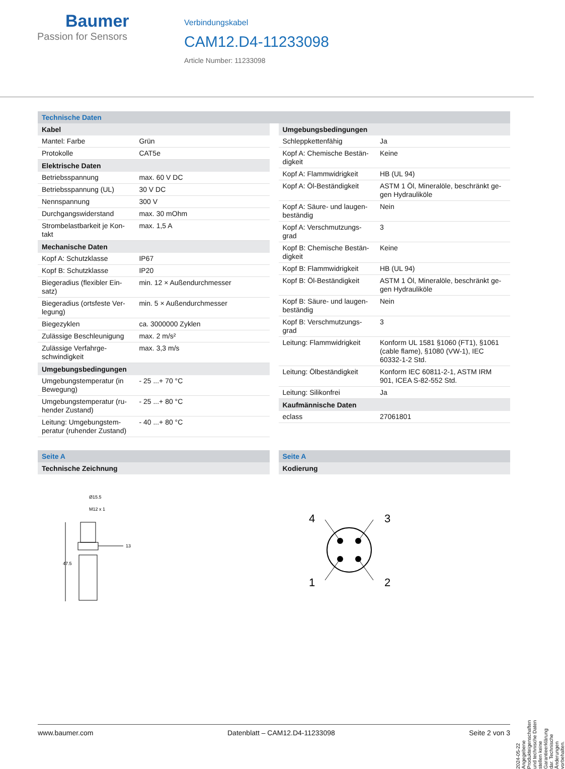Baumer
Passion for Sensors
Verbindungskabel
CAM12.D4-11233098
Article Number: 11233098
Technische Daten
| Kabel | |
| --- | --- |
| Mantel: Farbe | Grün |
| Protokolle | CAT5e |
| Elektrische Daten | |
| Betriebsspannung | max. 60 V DC |
| Betriebsspannung (UL) | 30 V DC |
| Nennspannung | 300 V |
| Durchgangswiderstand | max. 30 mOhm |
| Strombelastbarkeit je Kon-takt | max. 1,5 A |
| Mechanische Daten | |
| Kopf A: Schutzklasse | IP67 |
| Kopf B: Schutzklasse | IP20 |
| Biegeradius (flexibler Ein-satz) | min. 12 × Außendurchmesser |
| Biegeradius (ortsfeste Ver-legung) | min. 5 × Außendurchmesser |
| Biegezyklen | ca. 3000000 Zyklen |
| Zulässige Beschleunigung | max. 2 m/s² |
| Zulässige Verfahrge-schwindigkeit | max. 3,3 m/s |
| Umgebungsbedingungen | |
| Umgebungstemperatur (in Bewegung) | - 25 ...+ 70 °C |
| Umgebungstemperatur (ru-hender Zustand) | - 25 ...+ 80 °C |
| Leitung: Umgebungstem-peratur (ruhender Zustand) | - 40 ...+ 80 °C |
| Umgebungsbedingungen | |
| --- | --- |
| Schleppkettenfähig | Ja |
| Kopf A: Chemische Bestän-digkeit | Keine |
| Kopf A: Flammwidrigkeit | HB (UL 94) |
| Kopf A: Öl-Beständigkeit | ASTM 1 Öl, Mineralöle, beschränkt ge-gen Hydrauliköle |
| Kopf A: Säure- und laugen-beständig | Nein |
| Kopf A: Verschmutzungs-grad | 3 |
| Kopf B: Chemische Bestän-digkeit | Keine |
| Kopf B: Flammwidrigkeit | HB (UL 94) |
| Kopf B: Öl-Beständigkeit | ASTM 1 Öl, Mineralöle, beschränkt ge-gen Hydrauliköle |
| Kopf B: Säure- und laugen-beständig | Nein |
| Kopf B: Verschmutzungs-grad | 3 |
| Leitung: Flammwidrigkeit | Konform UL 1581 §1060 (FT1), §1061 (cable flame), §1080 (VW-1), IEC 60332-1-2 Std. |
| Leitung: Ölbeständigkeit | Konform IEC 60811-2-1, ASTM IRM 901, ICEA S-82-552 Std. |
| Leitung: Silikonfrei | Ja |
| Kaufmännische Daten | |
| eclass | 27061801 |
Seite A
| Technische Zeichnung |
| --- |
Ø15.5
M12 x 1
47.5
13
Seite A
| Kodierung |
| --- |
4
3
1
2
2024-05-22 Angegebene Produkteigenschaften und technische Daten stellen keine Garantieerklärung dar. Technische Änderungen vorbehalten.
www.baumer.com Datenblatt – CAM12.D4-11233098 Seite 2 von 3